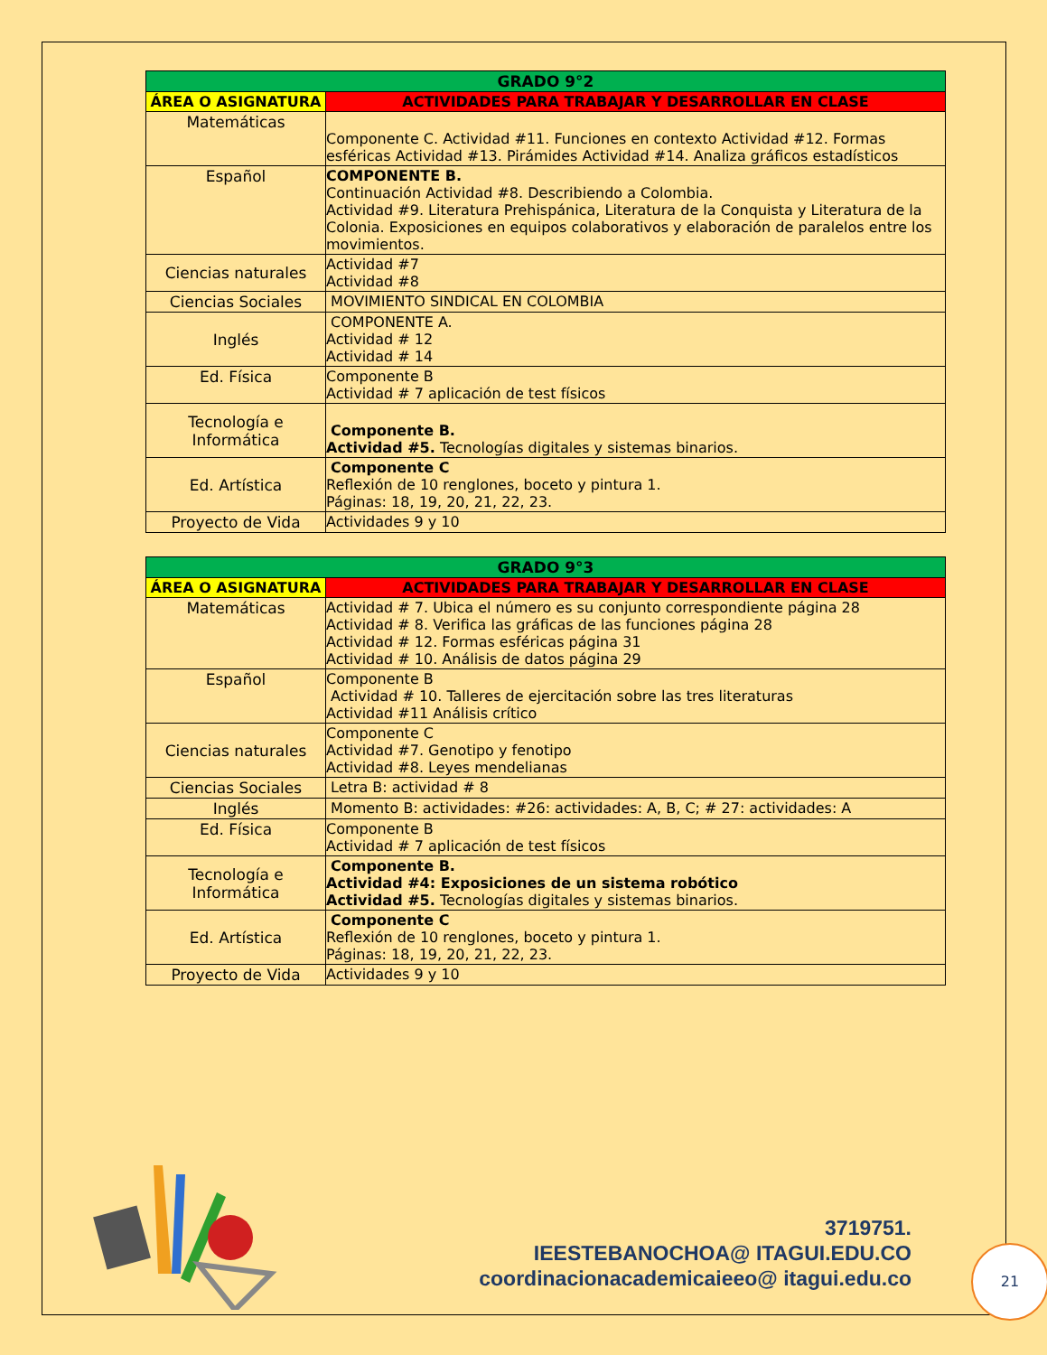| GRADO 9°2 | |
| --- | --- |
| ÁREA O ASIGNATURA | ACTIVIDADES PARA TRABAJAR Y DESARROLLAR EN CLASE |
| Matemáticas | Componente C. Actividad #11. Funciones en contexto Actividad #12. Formas esféricas Actividad #13. Pirámides Actividad #14. Analiza gráficos estadísticos |
| Español | COMPONENTE B. Continuación Actividad #8. Describiendo a Colombia. Actividad #9. Literatura Prehispánica, Literatura de la Conquista y Literatura de la Colonia. Exposiciones en equipos colaborativos y elaboración de paralelos entre los movimientos. |
| Ciencias naturales | Actividad #7 Actividad #8 |
| Ciencias Sociales | MOVIMIENTO SINDICAL EN COLOMBIA |
| Inglés | COMPONENTE A. Actividad # 12 Actividad # 14 |
| Ed. Física | Componente B Actividad # 7 aplicación de test físicos |
| Tecnología e Informática | Componente B. Actividad #5. Tecnologías digitales y sistemas binarios. |
| Ed. Artística | Componente C Reflexión de 10 renglones, boceto y pintura 1. Páginas: 18, 19, 20, 21, 22, 23. |
| Proyecto de Vida | Actividades 9 y 10 |
| GRADO 9°3 | |
| --- | --- |
| ÁREA O ASIGNATURA | ACTIVIDADES PARA TRABAJAR Y DESARROLLAR EN CLASE |
| Matemáticas | Actividad # 7. Ubica el número es su conjunto correspondiente página 28 Actividad # 8. Verifica las gráficas de las funciones página 28 Actividad # 12. Formas esféricas página 31 Actividad # 10. Análisis de datos página 29 |
| Español | Componente B Actividad # 10. Talleres de ejercitación sobre las tres literaturas Actividad #11 Análisis crítico |
| Ciencias naturales | Componente C Actividad #7. Genotipo y fenotipo Actividad #8. Leyes mendelianas |
| Ciencias Sociales | Letra B: actividad # 8 |
| Inglés | Momento B: actividades: #26: actividades: A, B, C; # 27: actividades: A |
| Ed. Física | Componente B Actividad # 7 aplicación de test físicos |
| Tecnología e Informática | Componente B. Actividad #4: Exposiciones de un sistema robótico Actividad #5. Tecnologías digitales y sistemas binarios. |
| Ed. Artística | Componente C Reflexión de 10 renglones, boceto y pintura 1. Páginas: 18, 19, 20, 21, 22, 23. |
| Proyecto de Vida | Actividades 9 y 10 |
3719751.
IEESTEBANOCHOA@ ITAGUI.EDU.CO
coordinacionacademicaieeo@ itagui.edu.co
21